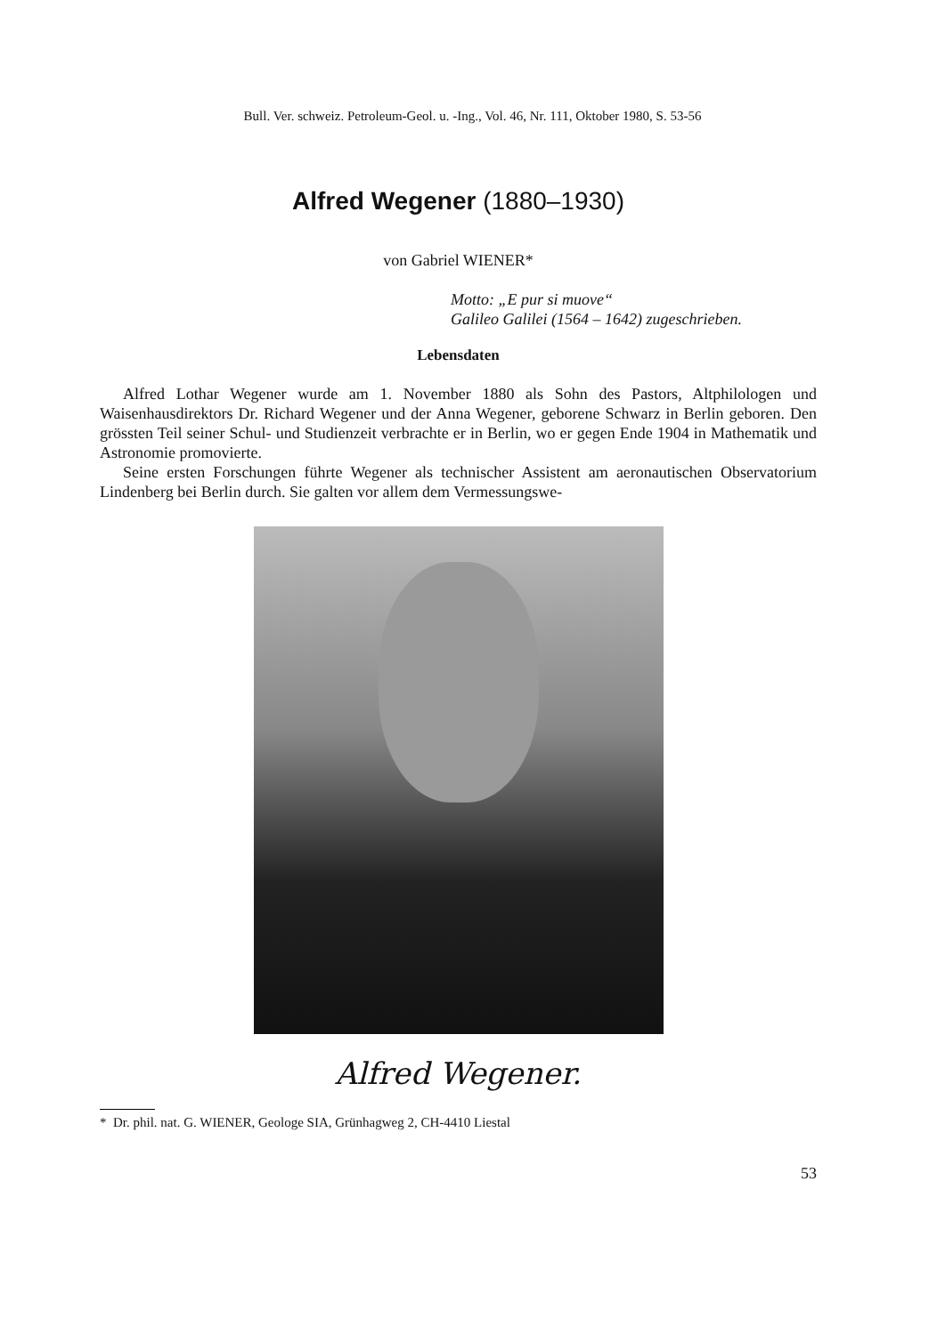Bull. Ver. schweiz. Petroleum-Geol. u. -Ing., Vol. 46, Nr. 111, Oktober 1980, S. 53-56
Alfred Wegener (1880–1930)
von Gabriel WIENER*
Motto: „E pur si muove“
Galileo Galilei (1564 – 1642) zugeschrieben.
Lebensdaten
Alfred Lothar Wegener wurde am 1. November 1880 als Sohn des Pastors, Altphilologen und Waisenhausdirektors Dr. Richard Wegener und der Anna Wegener, geborene Schwarz in Berlin geboren. Den grössten Teil seiner Schul- und Studienzeit verbrachte er in Berlin, wo er gegen Ende 1904 in Mathematik und Astronomie promovierte.
Seine ersten Forschungen führte Wegener als technischer Assistent am aeronautischen Observatorium Lindenberg bei Berlin durch. Sie galten vor allem dem Vermessungswe-
Alfred Wegener.
* Dr. phil. nat. G. WIENER, Geologe SIA, Grünhagweg 2, CH-4410 Liestal
53